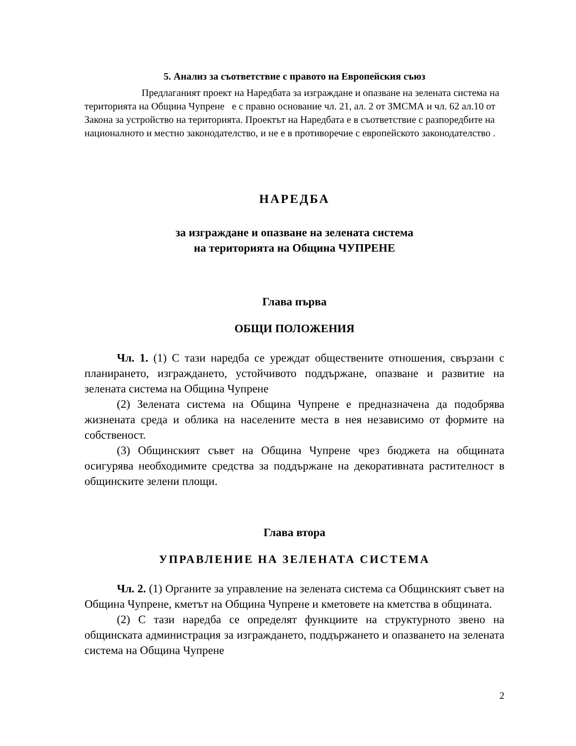5. Анализ за съответствие с правото на Европейския съюз
Предлаганият проект на Наредбата за изграждане и опазване на зелената система на територията на Община Чупрене е с правно основание чл. 21, ал. 2 от ЗМСМА и чл. 62 ал.10 от Закона за устройство на територията. Проектът на Наредбата е в съответствие с разпоредбите на националното и местно законодателство, и не е в противоречие с европейското законодателство .
НАРЕДБА
за изграждане и опазване на зелената система
на територията на Община ЧУПРЕНЕ
Глава първа
ОБЩИ ПОЛОЖЕНИЯ
Чл. 1. (1) С тази наредба се уреждат обществените отношения, свързани с планирането, изграждането, устойчивото поддържане, опазване и развитие на зелената система на Община Чупрене
(2) Зелената система на Община Чупрене е предназначена да подобрява жизнената среда и облика на населените места в нея независимо от формите на собственост.
(3) Общинският съвет на Община Чупрене чрез бюджета на общината осигурява необходимите средства за поддържане на декоративната растителност в общинските зелени площи.
Глава втора
УПРАВЛЕНИЕ НА ЗЕЛЕНАТА СИСТЕМА
Чл. 2. (1) Органите за управление на зелената система са Общинският съвет на Община Чупрене, кметът на Община Чупрене и кметовете на кметства в общината.
(2) С тази наредба се определят функциите на структурното звено на общинската администрация за изграждането, поддържането и опазването на зелената система на Община Чупрене
2